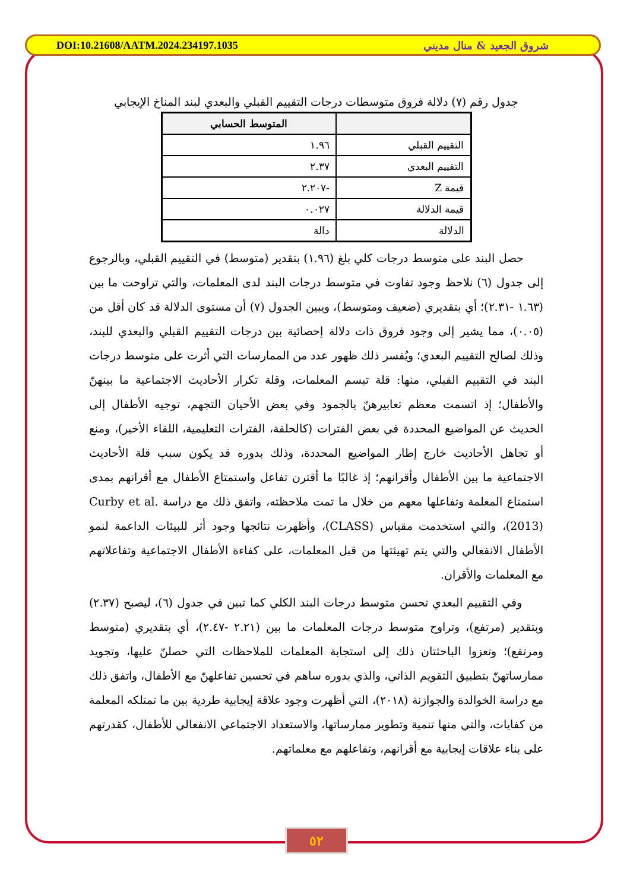DOI:10.21608/AATM.2024.234197.1035 شروق الجعيد & منال مديني
جدول رقم (٧) دلالة فروق متوسطات درجات التقييم القبلي والبعدي لبند المناخ الإيجابي
| | المتوسط الحسابي |
| --- | --- |
| التقييم القبلي | ١.٩٦ |
| التقييم البعدي | ٢.٣٧ |
| قيمة Z | -٢.٢٠٧ |
| قيمة الدلالة | ٠.٠٢٧ |
| الدلالة | دالة |
حصل البند على متوسط درجات كلي بلغ (١.٩٦) بتقدير (متوسط) في التقييم القبلي، وبالرجوع إلى جدول (٦) نلاحظ وجود تفاوت في متوسط درجات البند لدى المعلمات، والتي تراوحت ما بين (١.٦٣ -٢.٣١)؛ أي بتقديري (ضعيف ومتوسط)، ويبين الجدول (٧) أن مستوى الدلالة قد كان أقل من (٠.٠٥)، مما يشير إلى وجود فروق ذات دلالة إحصائية بين درجات التقييم القبلي والبعدي للبند، وذلك لصالح التقييم البعدي؛ ويُفسر ذلك ظهور عدد من الممارسات التي أثرت على متوسط درجات البند في التقييم القبلي، منها: قلة تبسم المعلمات، وقلة تكرار الأحاديث الاجتماعية ما بينهنّ والأطفال؛ إذ اتسمت معظم تعابيرهنّ بالجمود وفي بعض الأحيان التجهم، توجيه الأطفال إلى الحديث عن المواضيع المحددة في بعض الفترات (كالحلقة، الفترات التعليمية، اللقاء الأخير)، ومنع أو تجاهل الأحاديث خارج إطار المواضيع المحددة، وذلك بدوره قد يكون سبب قلة الأحاديث الاجتماعية ما بين الأطفال وأقرانهم؛ إذ غالبًا ما أقترن تفاعل واستمتاع الأطفال مع أقرانهم بمدى استمتاع المعلمة وتفاعلها معهم من خلال ما تمت ملاحظته، واتفق ذلك مع دراسة Curby et al. (2013)، والتي استخدمت مقياس (CLASS)، وأظهرت نتائجها وجود أثر للبيئات الداعمة لنمو الأطفال الانفعالي والتي يتم تهيئتها من قبل المعلمات، على كفاءة الأطفال الاجتماعية وتفاعلاتهم مع المعلمات والأقران.
وفي التقييم البعدي تحسن متوسط درجات البند الكلي كما تبين في جدول (٦)، ليصبح (٢.٣٧) وبتقدير (مرتفع)، وتراوح متوسط درجات المعلمات ما بين (٢.٢١ -٢.٤٧)، أي بتقديري (متوسط ومرتفع)؛ وتعزوا الباحثتان ذلك إلى استجابة المعلمات للملاحظات التي حصلنّ عليها، وتجويد ممارساتهنّ بتطبيق التقويم الذاتي، والذي بدوره ساهم في تحسين تفاعلهنّ مع الأطفال، واتفق ذلك مع دراسة الخوالدة والجوازنة (٢٠١٨)، التي أظهرت وجود علاقة إيجابية طردية بين ما تمتلكه المعلمة من كفايات، والتي منها تنمية وتطوير ممارساتها، والاستعداد الاجتماعي الانفعالي للأطفال، كقدرتهم على بناء علاقات إيجابية مع أقرانهم، وتفاعلهم مع معلماتهم.
٥٢